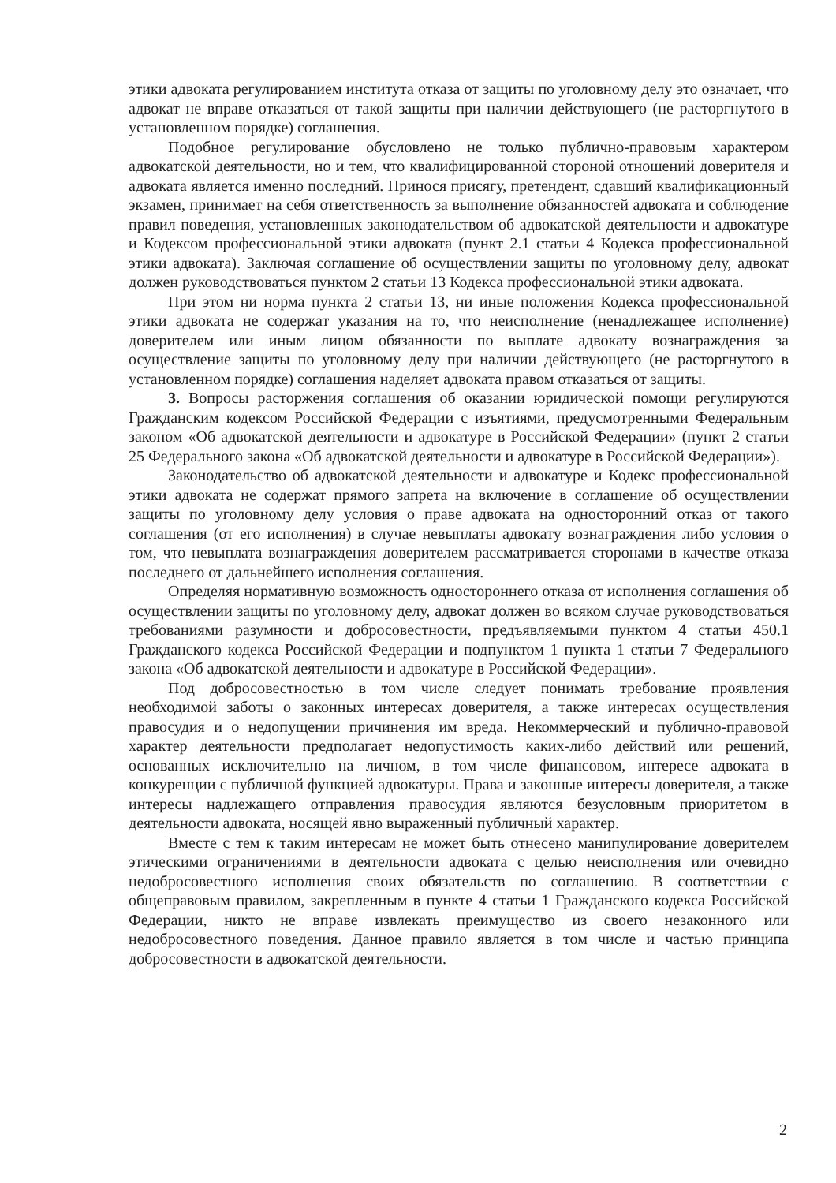этики адвоката регулированием института отказа от защиты по уголовному делу это означает, что адвокат не вправе отказаться от такой защиты при наличии действующего (не расторгнутого в установленном порядке) соглашения.
Подобное регулирование обусловлено не только публично-правовым характером адвокатской деятельности, но и тем, что квалифицированной стороной отношений доверителя и адвоката является именно последний. Принося присягу, претендент, сдавший квалификационный экзамен, принимает на себя ответственность за выполнение обязанностей адвоката и соблюдение правил поведения, установленных законодательством об адвокатской деятельности и адвокатуре и Кодексом профессиональной этики адвоката (пункт 2.1 статьи 4 Кодекса профессиональной этики адвоката). Заключая соглашение об осуществлении защиты по уголовному делу, адвокат должен руководствоваться пунктом 2 статьи 13 Кодекса профессиональной этики адвоката.
При этом ни норма пункта 2 статьи 13, ни иные положения Кодекса профессиональной этики адвоката не содержат указания на то, что неисполнение (ненадлежащее исполнение) доверителем или иным лицом обязанности по выплате адвокату вознаграждения за осуществление защиты по уголовному делу при наличии действующего (не расторгнутого в установленном порядке) соглашения наделяет адвоката правом отказаться от защиты.
3. Вопросы расторжения соглашения об оказании юридической помощи регулируются Гражданским кодексом Российской Федерации с изъятиями, предусмотренными Федеральным законом «Об адвокатской деятельности и адвокатуре в Российской Федерации» (пункт 2 статьи 25 Федерального закона «Об адвокатской деятельности и адвокатуре в Российской Федерации»).
Законодательство об адвокатской деятельности и адвокатуре и Кодекс профессиональной этики адвоката не содержат прямого запрета на включение в соглашение об осуществлении защиты по уголовному делу условия о праве адвоката на односторонний отказ от такого соглашения (от его исполнения) в случае невыплаты адвокату вознаграждения либо условия о том, что невыплата вознаграждения доверителем рассматривается сторонами в качестве отказа последнего от дальнейшего исполнения соглашения.
Определяя нормативную возможность одностороннего отказа от исполнения соглашения об осуществлении защиты по уголовному делу, адвокат должен во всяком случае руководствоваться требованиями разумности и добросовестности, предъявляемыми пунктом 4 статьи 450.1 Гражданского кодекса Российской Федерации и подпунктом 1 пункта 1 статьи 7 Федерального закона «Об адвокатской деятельности и адвокатуре в Российской Федерации».
Под добросовестностью в том числе следует понимать требование проявления необходимой заботы о законных интересах доверителя, а также интересах осуществления правосудия и о недопущении причинения им вреда. Некоммерческий и публично-правовой характер деятельности предполагает недопустимость каких-либо действий или решений, основанных исключительно на личном, в том числе финансовом, интересе адвоката в конкуренции с публичной функцией адвокатуры. Права и законные интересы доверителя, а также интересы надлежащего отправления правосудия являются безусловным приоритетом в деятельности адвоката, носящей явно выраженный публичный характер.
Вместе с тем к таким интересам не может быть отнесено манипулирование доверителем этическими ограничениями в деятельности адвоката с целью неисполнения или очевидно недобросовестного исполнения своих обязательств по соглашению. В соответствии с общеправовым правилом, закрепленным в пункте 4 статьи 1 Гражданского кодекса Российской Федерации, никто не вправе извлекать преимущество из своего незаконного или недобросовестного поведения. Данное правило является в том числе и частью принципа добросовестности в адвокатской деятельности.
2